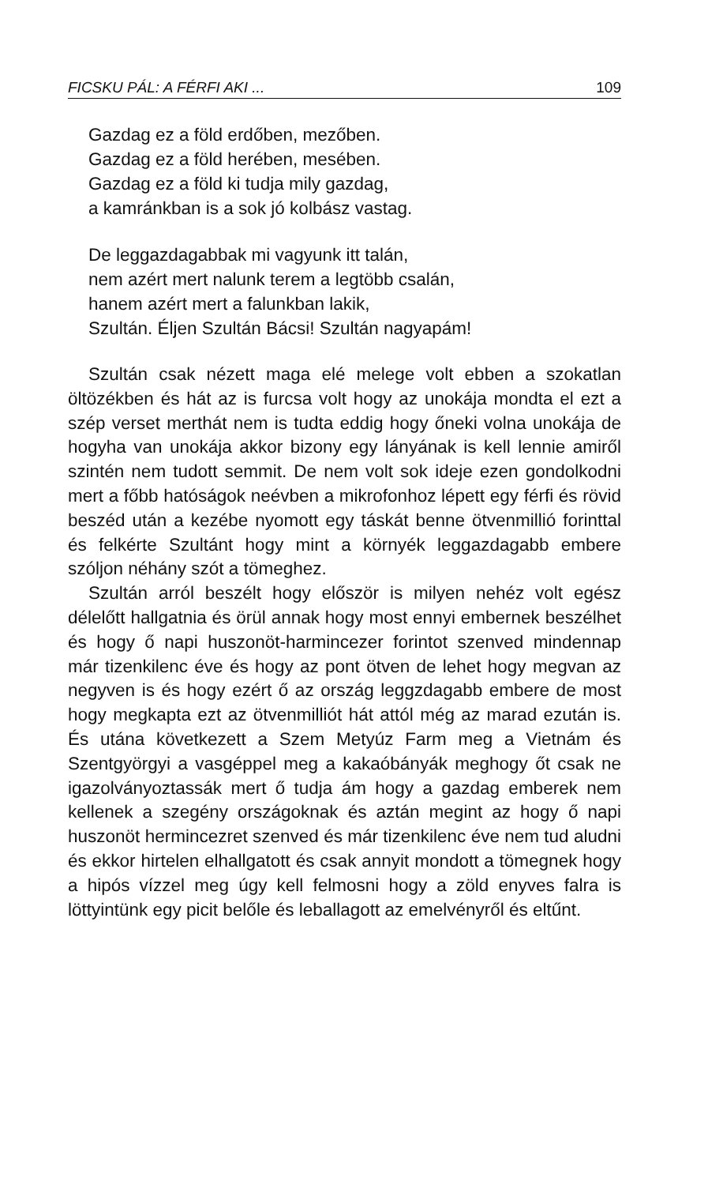FICSKU PÁL: A FÉRFI AKI ... 109
Gazdag ez a föld erdőben, mezőben.
Gazdag ez a föld herében, mesében.
Gazdag ez a föld ki tudja mily gazdag,
a kamránkban is a sok jó kolbász vastag.
De leggazdagabbak mi vagyunk itt talán,
nem azért mert nalunk terem a legtöbb csalán,
hanem azért mert a falunkban lakik,
Szultán. Éljen Szultán Bácsi! Szultán nagyapám!
Szultán csak nézett maga elé melege volt ebben a szokatlan öltözékben és hát az is furcsa volt hogy az unokája mondta el ezt a szép verset merthát nem is tudta eddig hogy őneki volna unokája de hogyha van unokája akkor bizony egy lányának is kell lennie amiről szintén nem tudott semmit. De nem volt sok ideje ezen gondolkodni mert a főbb hatóságok neévben a mikrofonhoz lépett egy férfi és rövid beszéd után a kezébe nyomott egy táskát benne ötvenmillió forinttal és felkérte Szultánt hogy mint a környék leggazdagabb embere szóljon néhány szót a tömeghez.
Szultán arról beszélt hogy először is milyen nehéz volt egész délelőtt hallgatnia és örül annak hogy most ennyi embernek beszélhet és hogy ő napi huszonöt-harmincezer forintot szenved mindennap már tizenkilenc éve és hogy az pont ötven de lehet hogy megvan az negyven is és hogy ezért ő az ország leggzdagabb embere de most hogy megkapta ezt az ötvenmilliót hát attól még az marad ezután is. És utána következett a Szem Metyúz Farm meg a Vietnám és Szentgyörgyi a vasgéppel meg a kakaóbányák meghogy őt csak ne igazolványoztassák mert ő tudja ám hogy a gazdag emberek nem kellenek a szegény országoknak és aztán megint az hogy ő napi huszonöt hermincezret szenved és már tizenkilenc éve nem tud aludni és ekkor hirtelen elhallgatott és csak annyit mondott a tömegnek hogy a hipós vízzel meg úgy kell felmosni hogy a zöld enyves falra is löttyintünk egy picit belőle és leballagott az emelvényről és eltűnt.